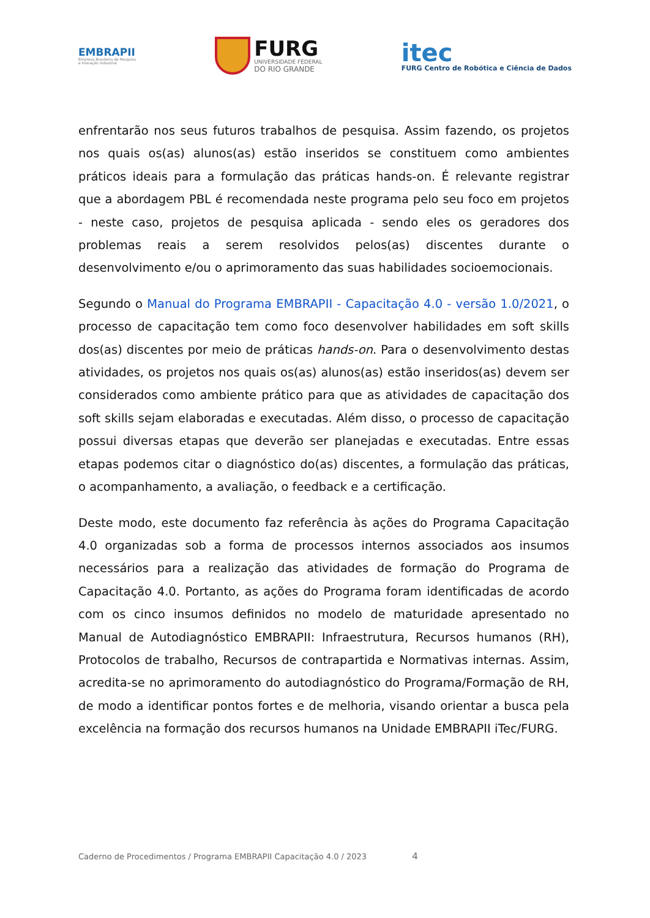EMBRAPII
Empresa Brasileira de Pesquisa
e Inovação Industrial
FURG
UNIVERSIDADE FEDERAL
DO RIO GRANDE
itec
FURG Centro de Robótica e Ciência de Dados
enfrentarão nos seus futuros trabalhos de pesquisa. Assim fazendo, os projetos nos quais os(as) alunos(as) estão inseridos se constituem como ambientes práticos ideais para a formulação das práticas hands-on. É relevante registrar que a abordagem PBL é recomendada neste programa pelo seu foco em projetos - neste caso, projetos de pesquisa aplicada - sendo eles os geradores dos problemas reais a serem resolvidos pelos(as) discentes durante o desenvolvimento e/ou o aprimoramento das suas habilidades socioemocionais.
Segundo o Manual do Programa EMBRAPII - Capacitação 4.0 - versão 1.0/2021, o processo de capacitação tem como foco desenvolver habilidades em soft skills dos(as) discentes por meio de práticas hands-on. Para o desenvolvimento destas atividades, os projetos nos quais os(as) alunos(as) estão inseridos(as) devem ser considerados como ambiente prático para que as atividades de capacitação dos soft skills sejam elaboradas e executadas. Além disso, o processo de capacitação possui diversas etapas que deverão ser planejadas e executadas. Entre essas etapas podemos citar o diagnóstico do(as) discentes, a formulação das práticas, o acompanhamento, a avaliação, o feedback e a certificação.
Deste modo, este documento faz referência às ações do Programa Capacitação 4.0 organizadas sob a forma de processos internos associados aos insumos necessários para a realização das atividades de formação do Programa de Capacitação 4.0. Portanto, as ações do Programa foram identificadas de acordo com os cinco insumos definidos no modelo de maturidade apresentado no Manual de Autodiagnóstico EMBRAPII: Infraestrutura, Recursos humanos (RH), Protocolos de trabalho, Recursos de contrapartida e Normativas internas. Assim, acredita-se no aprimoramento do autodiagnóstico do Programa/Formação de RH, de modo a identificar pontos fortes e de melhoria, visando orientar a busca pela excelência na formação dos recursos humanos na Unidade EMBRAPII iTec/FURG.
Caderno de Procedimentos / Programa EMBRAPII Capacitação 4.0 / 2023 4